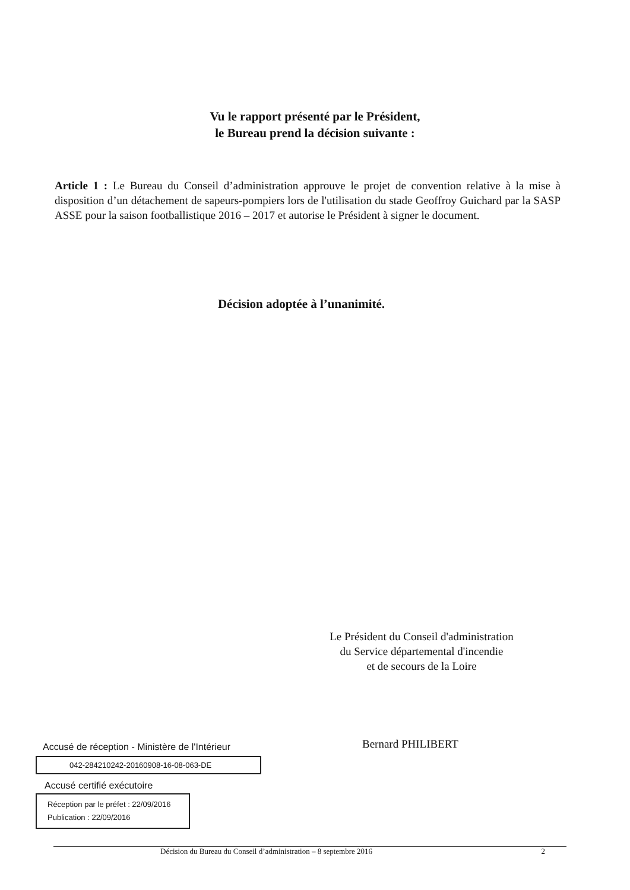Vu le rapport présenté par le Président,
le Bureau prend la décision suivante :
Article 1 : Le Bureau du Conseil d’administration approuve le projet de convention relative à la mise à disposition d’un détachement de sapeurs-pompiers lors de l'utilisation du stade Geoffroy Guichard par la SASP ASSE pour la saison footballistique 2016 – 2017 et autorise le Président à signer le document.
Décision adoptée à l’unanimité.
Le Président du Conseil d'administration
du Service départemental d'incendie
et de secours de la Loire
Bernard PHILIBERT
Accusé de réception - Ministère de l'Intérieur
042-284210242-20160908-16-08-063-DE
Accusé certifié exécutoire
Réception par le préfet : 22/09/2016
Publication : 22/09/2016
Décision du Bureau du Conseil d’administration – 8 septembre 2016 2